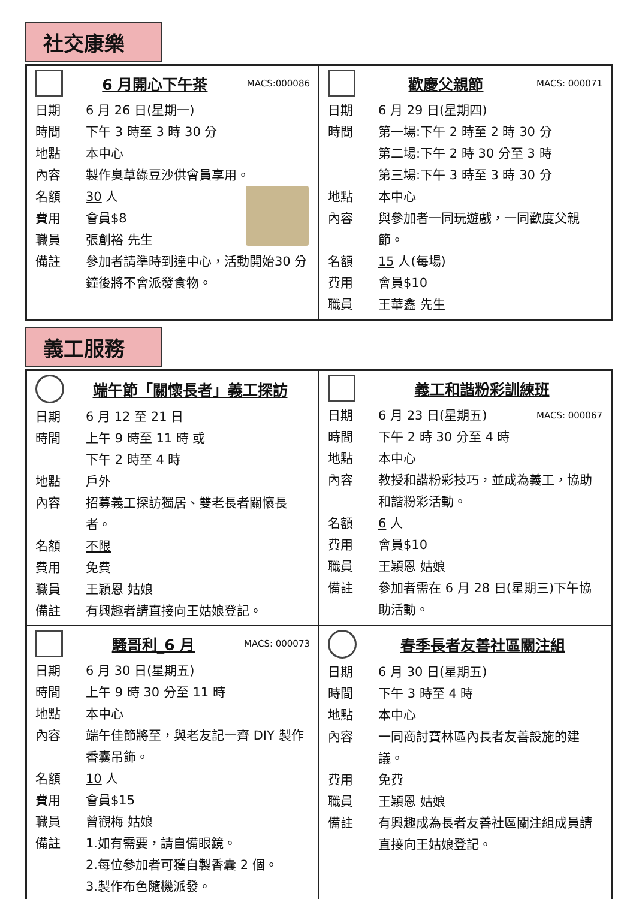社交康樂
6 月開心下午茶
MACS:000086
日期 6 月 26 日(星期一)
時間 下午 3 時至 3 時 30 分
地點 本中心
內容 製作臭草綠豆沙供會員享用。
名額 30 人
費用 會員$8
職員 張創裕 先生
備註 參加者請準時到達中心，活動開始30 分鐘後將不會派發食物。
歡慶父親節
MACS: 000071
日期 6 月 29 日(星期四)
時間 第一場:下午 2 時至 2 時 30 分
第二場:下午 2 時 30 分至 3 時
第三場:下午 3 時至 3 時 30 分
地點 本中心
內容 與參加者一同玩遊戲，一同歡度父親節。
名額 15 人(每場)
費用 會員$10
職員 王華鑫 先生
義工服務
端午節「關懷長者」義工探訪
日期 6 月 12 至 21 日
時間 上午 9 時至 11 時 或
下午 2 時至 4 時
地點 戶外
內容 招募義工探訪獨居、雙老長者關懷長者。
名額 不限
費用 免費
職員 王穎恩 姑娘
備註 有興趣者請直接向王姑娘登記。
義工和諧粉彩訓練班
日期 6 月 23 日(星期五) MACS: 000067
時間 下午 2 時 30 分至 4 時
地點 本中心
內容 教授和諧粉彩技巧，並成為義工，協助和諧粉彩活動。
名額 6 人
費用 會員$10
職員 王穎恩 姑娘
備註 參加者需在 6 月 28 日(星期三)下午協助活動。
騷哥利_6 月
MACS: 000073
日期 6 月 30 日(星期五)
時間 上午 9 時 30 分至 11 時
地點 本中心
內容 端午佳節將至，與老友記一齊 DIY 製作香囊吊飾。
名額 10 人
費用 會員$15
職員 曾觀梅 姑娘
備註 1.如有需要，請自備眼鏡。
2.每位參加者可獲自製香囊 2 個。
3.製作布色隨機派發。
春季長者友善社區關注組
日期 6 月 30 日(星期五)
時間 下午 3 時至 4 時
地點 本中心
內容 一同商討寶林區內長者友善設施的建議。
費用 免費
職員 王穎恩 姑娘
備註 有興趣成為長者友善社區關注組成員請直接向王姑娘登記。